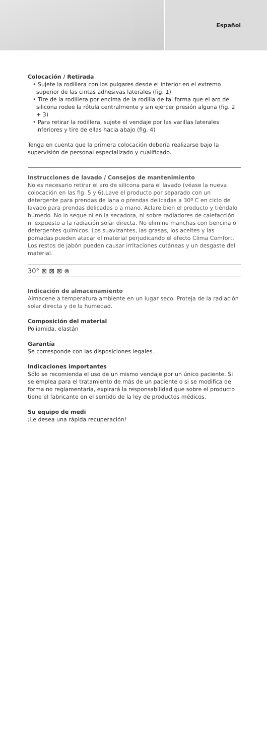Español
Colocación / Retirada
• Sujete la rodillera con los pulgares desde el interior en el extremo superior de las cintas adhesivas laterales (fig. 1)
• Tire de la rodillera por encima de la rodilla de tal forma que el aro de silicona rodee la rótula centralmente y sin ejercer presión alguna (fig. 2 + 3)
• Para retirar la rodillera, sujete el vendaje por las varillas laterales inferiores y tire de ellas hacia abajo (fig. 4)
Tenga en cuenta que la primera colocación debería realizarse bajo la supervisión de personal especializado y cualificado.
Instrucciones de lavado / Consejos de mantenimiento
No es necesario retirar el aro de silicona para el lavado (véase la nueva colocación en las fig. 5 y 6).Lave el producto por separado con un detergente para prendas de lana o prendas delicadas a 30º C en ciclo de lavado para prendas delicadas o a mano. Aclare bien el producto y tiéndalo húmedo. No lo seque ni en la secadora, ni sobre radiadores de calefacción ni expuesto a la radiación solar directa. No elimine manchas con bencina o detergentes químicos. Los suavizantes, las grasas, los aceites y las pomadas pueden atacar el material perjudicando el efecto Clima Comfort. Los restos de jabón pueden causar irritaciones cutáneas y un desgaste del material.
30° ⊠ ⊠ ⊠ ⊗
Indicación de almacenamiento
Almacene a temperatura ambiente en un lugar seco. Proteja de la radiación solar directa y de la humedad.
Composición del material
Poliamida, elastán
Garantía
Se corresponde con las disposiciones legales.
Indicaciones importantes
Sólo se recomienda el uso de un mismo vendaje por un único paciente. Si se emplea para el tratamiento de más de un paciente o si se modifica de forma no reglamentaria, expirará la responsabilidad que sobre el producto tiene el fabricante en el sentido de la ley de productos médicos.
Su equipo de medi
¡Le desea una rápida recuperación!